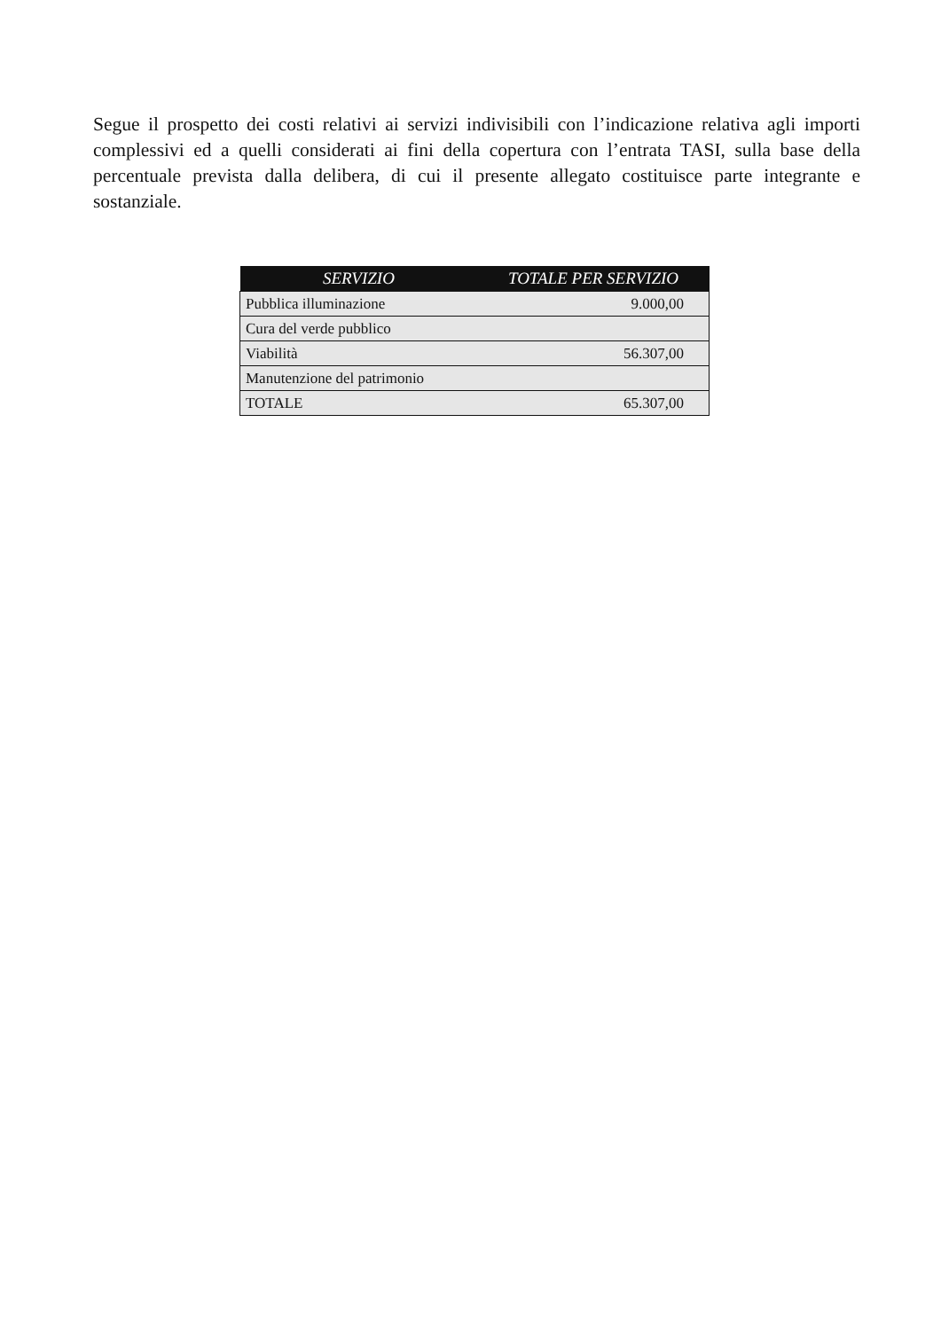Segue il prospetto dei costi relativi ai servizi indivisibili con l’indicazione relativa agli importi complessivi ed a quelli considerati ai fini della copertura con l’entrata TASI, sulla base della percentuale prevista dalla delibera, di cui il presente allegato costituisce parte integrante e sostanziale.
| SERVIZIO | TOTALE PER SERVIZIO |
| --- | --- |
| Pubblica illuminazione | 9.000,00 |
| Cura del verde pubblico | |
| Viabilità | 56.307,00 |
| Manutenzione del patrimonio | |
| TOTALE | 65.307,00 |